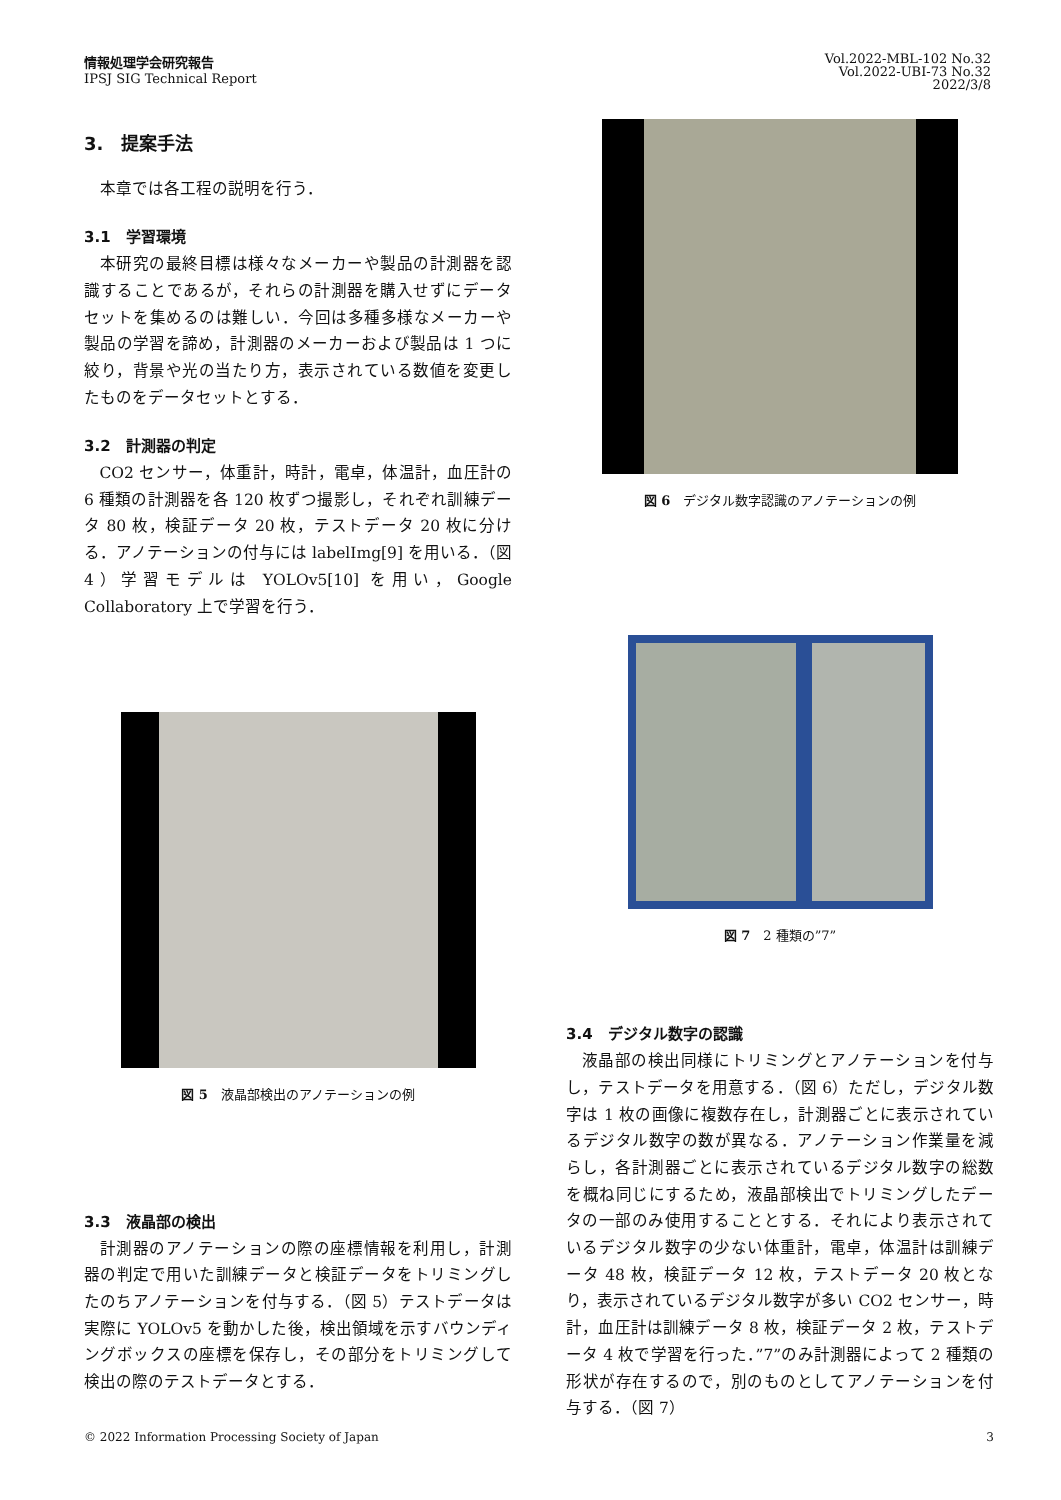情報処理学会研究報告
IPSJ SIG Technical Report
Vol.2022-MBL-102 No.32
Vol.2022-UBI-73 No.32
2022/3/8
3.　提案手法
本章では各工程の説明を行う．
3.1　学習環境
本研究の最終目標は様々なメーカーや製品の計測器を認識することであるが，それらの計測器を購入せずにデータセットを集めるのは難しい．今回は多種多様なメーカーや製品の学習を諦め，計測器のメーカーおよび製品は 1 つに絞り，背景や光の当たり方，表示されている数値を変更したものをデータセットとする．
3.2　計測器の判定
CO2 センサー，体重計，時計，電卓，体温計，血圧計の 6 種類の計測器を各 120 枚ずつ撮影し，それぞれ訓練データ 80 枚，検証データ 20 枚，テストデータ 20 枚に分ける．アノテーションの付与には labelImg[9] を用いる．（図 4）学習モデルは YOLOv5[10] を用い，Google Collaboratory 上で学習を行う．
図 5　液晶部検出のアノテーションの例
3.3　液晶部の検出
計測器のアノテーションの際の座標情報を利用し，計測器の判定で用いた訓練データと検証データをトリミングしたのちアノテーションを付与する．（図 5）テストデータは実際に YOLOv5 を動かした後，検出領域を示すバウンディングボックスの座標を保存し，その部分をトリミングして検出の際のテストデータとする．
図 6　デジタル数字認識のアノテーションの例
図 7　2 種類の”7”
3.4　デジタル数字の認識
液晶部の検出同様にトリミングとアノテーションを付与し，テストデータを用意する．（図 6）ただし，デジタル数字は 1 枚の画像に複数存在し，計測器ごとに表示されているデジタル数字の数が異なる．アノテーション作業量を減らし，各計測器ごとに表示されているデジタル数字の総数を概ね同じにするため，液晶部検出でトリミングしたデータの一部のみ使用することとする．それにより表示されているデジタル数字の少ない体重計，電卓，体温計は訓練データ 48 枚，検証データ 12 枚，テストデータ 20 枚となり，表示されているデジタル数字が多い CO2 センサー，時計，血圧計は訓練データ 8 枚，検証データ 2 枚，テストデータ 4 枚で学習を行った．”7”のみ計測器によって 2 種類の形状が存在するので，別のものとしてアノテーションを付与する．（図 7）
© 2022 Information Processing Society of Japan 3